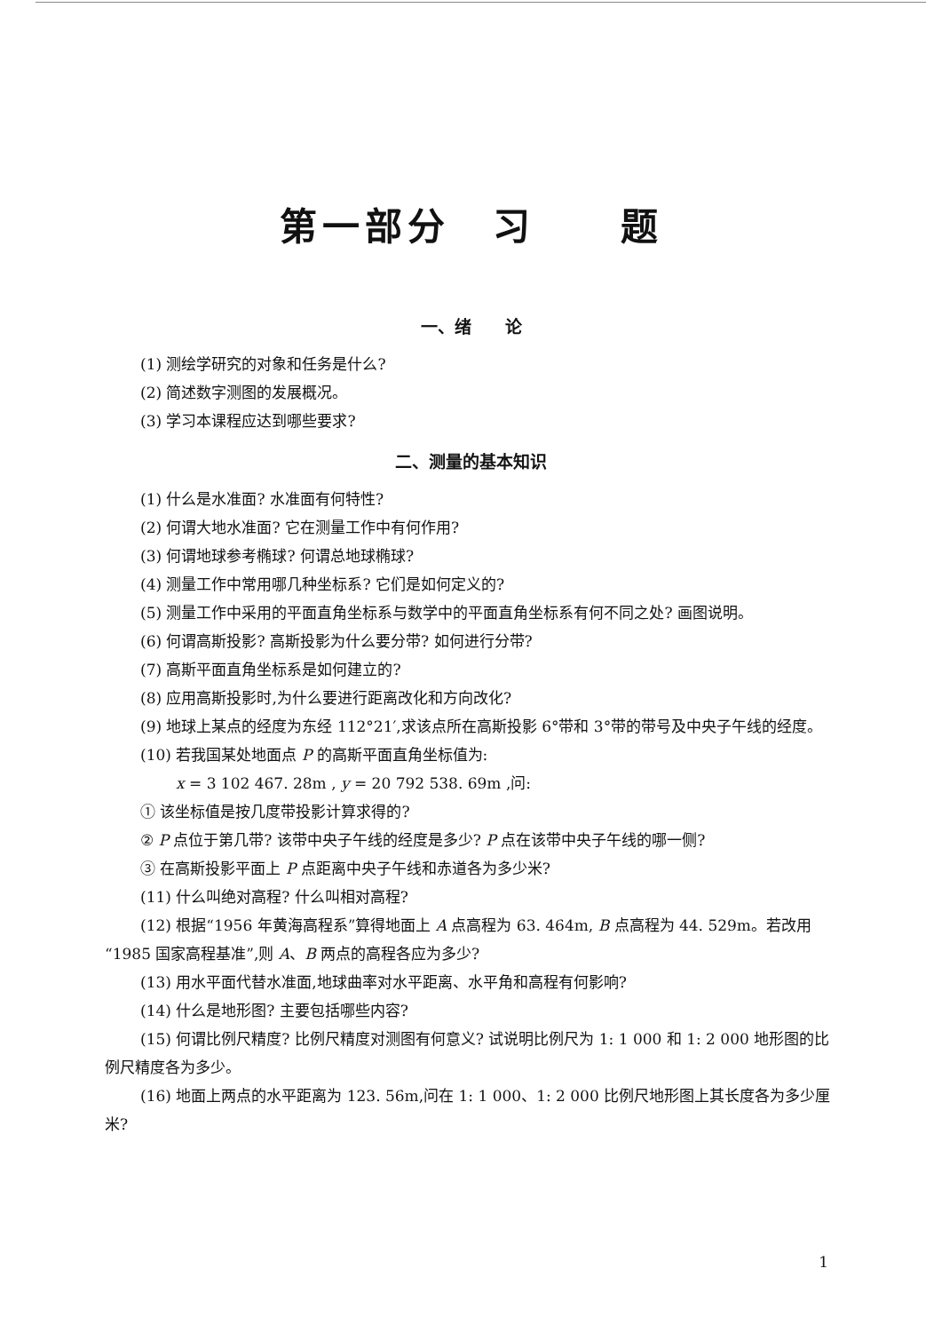第一部分　习　　题
一、绪　　论
(1) 测绘学研究的对象和任务是什么?
(2) 简述数字测图的发展概况。
(3) 学习本课程应达到哪些要求?
二、测量的基本知识
(1) 什么是水准面? 水准面有何特性?
(2) 何谓大地水准面? 它在测量工作中有何作用?
(3) 何谓地球参考椭球? 何谓总地球椭球?
(4) 测量工作中常用哪几种坐标系? 它们是如何定义的?
(5) 测量工作中采用的平面直角坐标系与数学中的平面直角坐标系有何不同之处? 画图说明。
(6) 何谓高斯投影? 高斯投影为什么要分带? 如何进行分带?
(7) 高斯平面直角坐标系是如何建立的?
(8) 应用高斯投影时,为什么要进行距离改化和方向改化?
(9) 地球上某点的经度为东经 112°21′,求该点所在高斯投影 6°带和 3°带的带号及中央子午线的经度。
(10) 若我国某处地面点 P 的高斯平面直角坐标值为:
x = 3 102 467. 28m , y = 20 792 538. 69m ,问:
① 该坐标值是按几度带投影计算求得的?
② P 点位于第几带? 该带中央子午线的经度是多少? P 点在该带中央子午线的哪一侧?
③ 在高斯投影平面上 P 点距离中央子午线和赤道各为多少米?
(11) 什么叫绝对高程? 什么叫相对高程?
(12) 根据“1956 年黄海高程系”算得地面上 A 点高程为 63. 464m, B 点高程为 44. 529m。若改用“1985 国家高程基准”,则 A、B 两点的高程各应为多少?
(13) 用水平面代替水准面,地球曲率对水平距离、水平角和高程有何影响?
(14) 什么是地形图? 主要包括哪些内容?
(15) 何谓比例尺精度? 比例尺精度对测图有何意义? 试说明比例尺为 1: 1 000 和 1: 2 000 地形图的比例尺精度各为多少。
(16) 地面上两点的水平距离为 123. 56m,问在 1: 1 000、1: 2 000 比例尺地形图上其长度各为多少厘米?
1